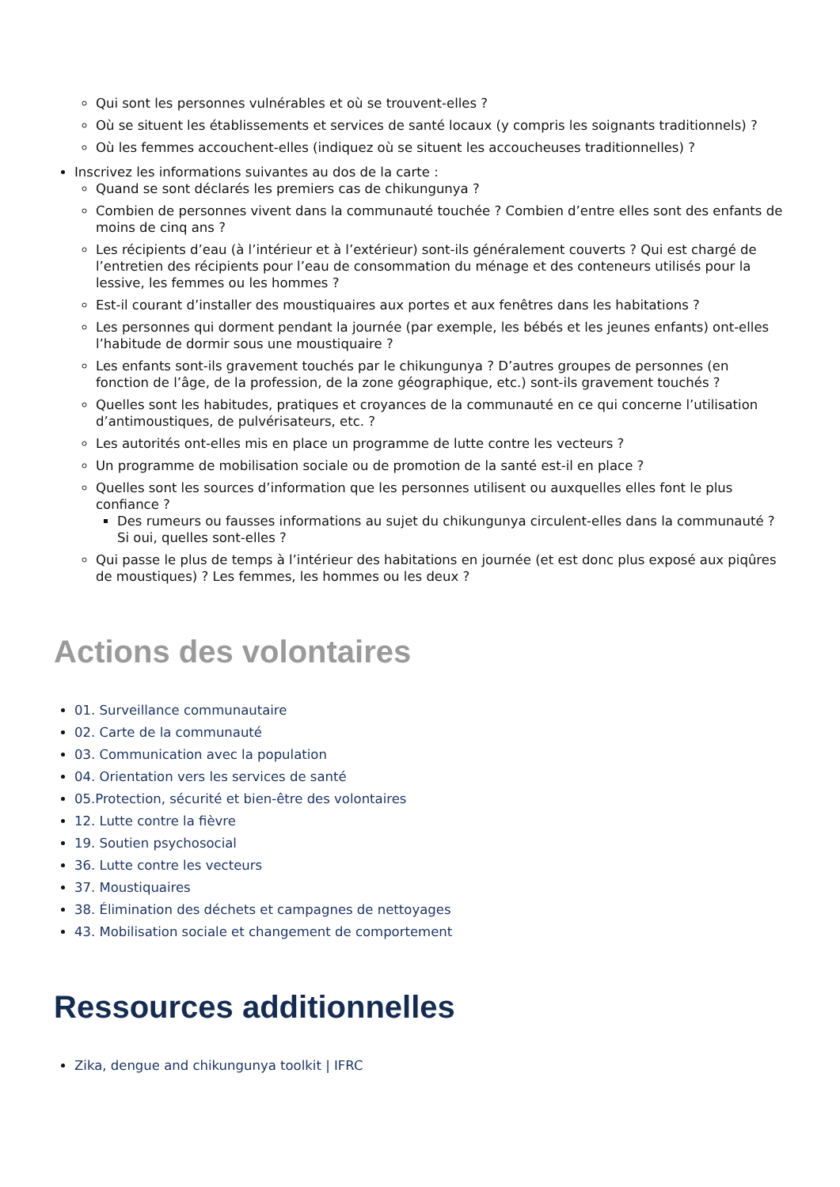Qui sont les personnes vulnérables et où se trouvent-elles ?
Où se situent les établissements et services de santé locaux (y compris les soignants traditionnels) ?
Où les femmes accouchent-elles (indiquez où se situent les accoucheuses traditionnelles) ?
Inscrivez les informations suivantes au dos de la carte :
Quand se sont déclarés les premiers cas de chikungunya ?
Combien de personnes vivent dans la communauté touchée ? Combien d’entre elles sont des enfants de moins de cinq ans ?
Les récipients d’eau (à l’intérieur et à l’extérieur) sont-ils généralement couverts ? Qui est chargé de l’entretien des récipients pour l’eau de consommation du ménage et des conteneurs utilisés pour la lessive, les femmes ou les hommes ?
Est-il courant d’installer des moustiquaires aux portes et aux fenêtres dans les habitations ?
Les personnes qui dorment pendant la journée (par exemple, les bébés et les jeunes enfants) ont-elles l’habitude de dormir sous une moustiquaire ?
Les enfants sont-ils gravement touchés par le chikungunya ? D’autres groupes de personnes (en fonction de l’âge, de la profession, de la zone géographique, etc.) sont-ils gravement touchés ?
Quelles sont les habitudes, pratiques et croyances de la communauté en ce qui concerne l’utilisation d’antimoustiques, de pulvérisateurs, etc. ?
Les autorités ont-elles mis en place un programme de lutte contre les vecteurs ?
Un programme de mobilisation sociale ou de promotion de la santé est-il en place ?
Quelles sont les sources d’information que les personnes utilisent ou auxquelles elles font le plus confiance ?
Des rumeurs ou fausses informations au sujet du chikungunya circulent-elles dans la communauté ? Si oui, quelles sont-elles ?
Qui passe le plus de temps à l’intérieur des habitations en journée (et est donc plus exposé aux piqûres de moustiques) ? Les femmes, les hommes ou les deux ?
Actions des volontaires
01. Surveillance communautaire
02. Carte de la communauté
03. Communication avec la population
04. Orientation vers les services de santé
05.Protection, sécurité et bien-être des volontaires
12. Lutte contre la fièvre
19. Soutien psychosocial
36. Lutte contre les vecteurs
37. Moustiquaires
38. Élimination des déchets et campagnes de nettoyages
43. Mobilisation sociale et changement de comportement
Ressources additionnelles
Zika, dengue and chikungunya toolkit | IFRC